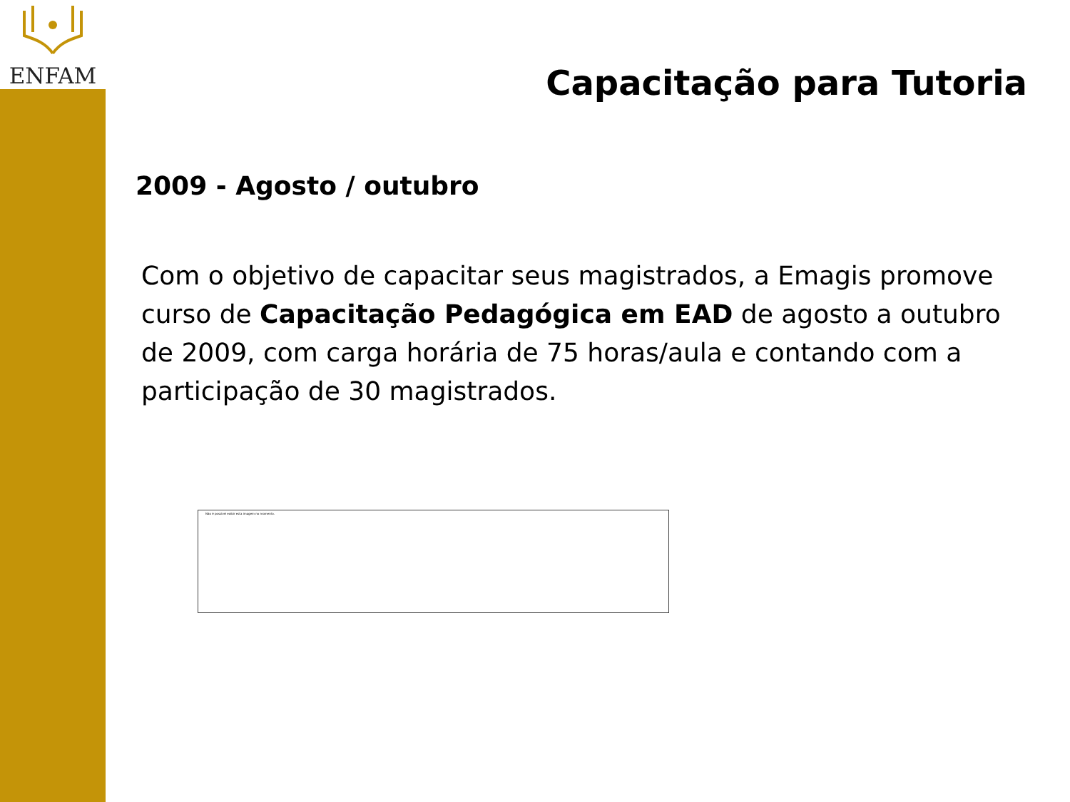ENFAM
Capacitação para Tutoria
2009 - Agosto / outubro
Com o objetivo de capacitar seus magistrados, a Emagis promove curso de Capacitação Pedagógica em EAD de agosto a outubro de 2009, com carga horária de 75 horas/aula e contando com a participação de 30 magistrados.
Não é possível exibir esta imagem no momento.